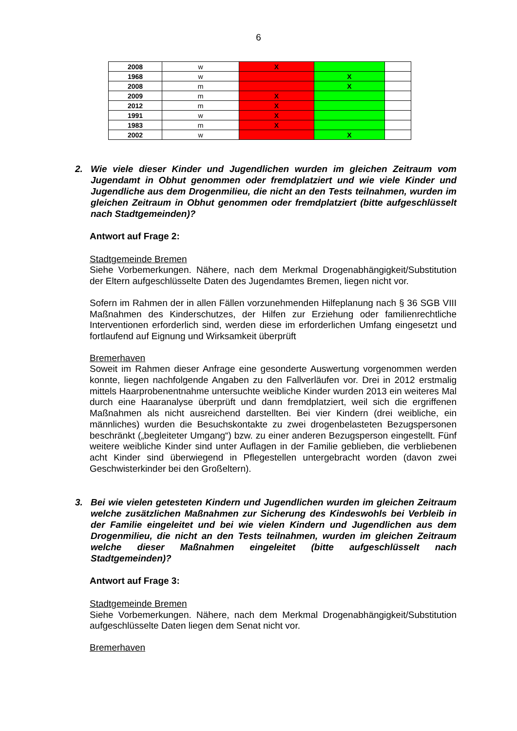6
| 2008 | w | X | | |
| 1968 | w | | X | |
| 2008 | m | | X | |
| 2009 | m | X | | |
| 2012 | m | X | | |
| 1991 | w | X | | |
| 1983 | m | X | | |
| 2002 | w | | X | |
2. Wie viele dieser Kinder und Jugendlichen wurden im gleichen Zeitraum vom Jugendamt in Obhut genommen oder fremdplatziert und wie viele Kinder und Jugendliche aus dem Drogenmilieu, die nicht an den Tests teilnahmen, wurden im gleichen Zeitraum in Obhut genommen oder fremdplatziert (bitte aufgeschlüsselt nach Stadtgemeinden)?
Antwort auf Frage 2:
Stadtgemeinde Bremen
Siehe Vorbemerkungen. Nähere, nach dem Merkmal Drogenabhängigkeit/Substitution der Eltern aufgeschlüsselte Daten des Jugendamtes Bremen, liegen nicht vor.
Sofern im Rahmen der in allen Fällen vorzunehmenden Hilfeplanung nach § 36 SGB VIII Maßnahmen des Kinderschutzes, der Hilfen zur Erziehung oder familienrechtliche Interventionen erforderlich sind, werden diese im erforderlichen Umfang eingesetzt und fortlaufend auf Eignung und Wirksamkeit überprüft
Bremerhaven
Soweit im Rahmen dieser Anfrage eine gesonderte Auswertung vorgenommen werden konnte, liegen nachfolgende Angaben zu den Fallverläufen vor. Drei in 2012 erstmalig mittels Haarprobenentnahme untersuchte weibliche Kinder wurden 2013 ein weiteres Mal durch eine Haaranalyse überprüft und dann fremdplatziert, weil sich die ergriffenen Maßnahmen als nicht ausreichend darstellten. Bei vier Kindern (drei weibliche, ein männliches) wurden die Besuchskontakte zu zwei drogenbelasteten Bezugspersonen beschränkt („begleiteter Umgang“) bzw. zu einer anderen Bezugsperson eingestellt. Fünf weitere weibliche Kinder sind unter Auflagen in der Familie geblieben, die verbliebenen acht Kinder sind überwiegend in Pflegestellen untergebracht worden (davon zwei Geschwisterkinder bei den Großeltern).
3. Bei wie vielen getesteten Kindern und Jugendlichen wurden im gleichen Zeitraum welche zusätzlichen Maßnahmen zur Sicherung des Kindeswohls bei Verbleib in der Familie eingeleitet und bei wie vielen Kindern und Jugendlichen aus dem Drogenmilieu, die nicht an den Tests teilnahmen, wurden im gleichen Zeitraum welche dieser Maßnahmen eingeleitet (bitte aufgeschlüsselt nach Stadtgemeinden)?
Antwort auf Frage 3:
Stadtgemeinde Bremen
Siehe Vorbemerkungen. Nähere, nach dem Merkmal Drogenabhängigkeit/Substitution aufgeschlüsselte Daten liegen dem Senat nicht vor.
Bremerhaven